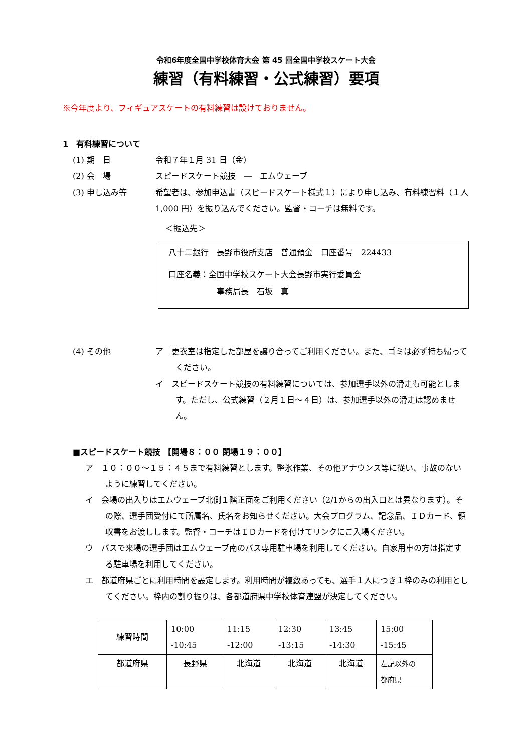令和6年度全国中学校体育大会 第 45 回全国中学校スケート大会
練習（有料練習・公式練習）要項
※今年度より、フィギュアスケートの有料練習は設けておりません。
1　有料練習について
(1) 期　日 令和７年１月 31 日（金）
(2) 会　場 スピードスケート競技　―　エムウェーブ
(3) 申し込み等 希望者は、参加申込書（スピードスケート様式１）により申し込み、有料練習料（１人 1,000 円）を振り込んでください。監督・コーチは無料です。
＜振込先＞
八十二銀行　長野市役所支店　普通預金　口座番号　224433
口座名義：全国中学校スケート大会長野市実行委員会
事務局長　石坂　真
(4) その他 ア　更衣室は指定した部屋を譲り合ってご利用ください。また、ゴミは必ず持ち帰ってください。
イ　スピードスケート競技の有料練習については、参加選手以外の滑走も可能とします。ただし、公式練習（２月１日～４日）は、参加選手以外の滑走は認めません。
■スピードスケート競技 【開場８：００ 閉場１９：００】
ア　１０：００～１５：４５まで有料練習とします。整氷作業、その他アナウンス等に従い、事故のないように練習してください。
イ　会場の出入りはエムウェーブ北側１階正面をご利用ください（2/1からの出入口とは異なります）。その際、選手団受付にて所属名、氏名をお知らせください。大会プログラム、記念品、ＩＤカード、領収書をお渡しします。監督・コーチはＩＤカードを付けてリンクにご入場ください。
ウ　バスで来場の選手団はエムウェーブ南のバス専用駐車場を利用してください。自家用車の方は指定する駐車場を利用してください。
エ　都道府県ごとに利用時間を設定します。利用時間が複数あっても、選手１人につき１枠のみの利用としてください。枠内の割り振りは、各都道府県中学校体育連盟が決定してください。
| 練習時間 | 10:00 -10:45 | 11:15 -12:00 | 12:30 -13:15 | 13:45 -14:30 | 15:00 -15:45 |
| 都道府県 | 長野県 | 北海道 | 北海道 | 北海道 | 左記以外の 都府県 |